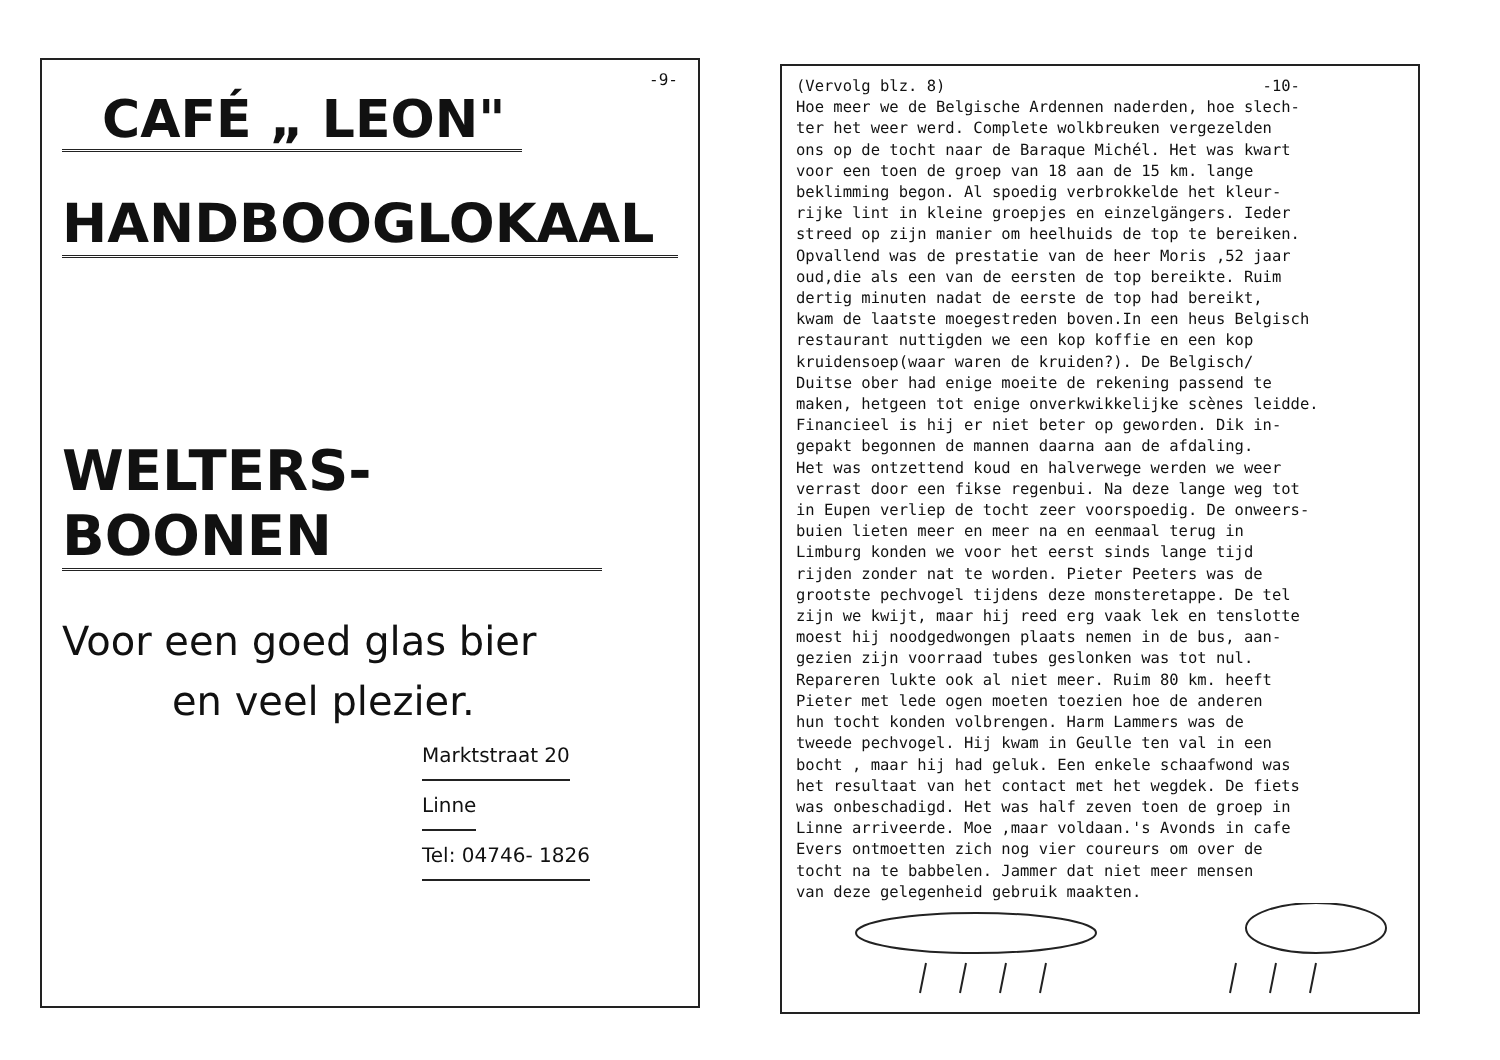-9-
CAFÉ „ LEON"
HANDBOOGLOKAAL
WELTERS-BOONEN
Voor een goed glas bier
en veel plezier.
Marktstraat 20
Linne
Tel: 04746- 1826
(Vervolg blz. 8) -10- Hoe meer we de Belgische Ardennen naderden, hoe slech- ter het weer werd. Complete wolkbreuken vergezelden ons op de tocht naar de Baraque Michél. Het was kwart voor een toen de groep van 18 aan de 15 km. lange beklimming begon. Al spoedig verbrokkelde het kleur- rijke lint in kleine groepjes en einzelgängers. Ieder streed op zijn manier om heelhuids de top te bereiken. Opvallend was de prestatie van de heer Moris ,52 jaar oud,die als een van de eersten de top bereikte. Ruim dertig minuten nadat de eerste de top had bereikt, kwam de laatste moegestreden boven.In een heus Belgisch restaurant nuttigden we een kop koffie en een kop kruidensoep(waar waren de kruiden?). De Belgisch/ Duitse ober had enige moeite de rekening passend te maken, hetgeen tot enige onverkwikkelijke scènes leidde. Financieel is hij er niet beter op geworden. Dik in- gepakt begonnen de mannen daarna aan de afdaling. Het was ontzettend koud en halverwege werden we weer verrast door een fikse regenbui. Na deze lange weg tot in Eupen verliep de tocht zeer voorspoedig. De onweers- buien lieten meer en meer na en eenmaal terug in Limburg konden we voor het eerst sinds lange tijd rijden zonder nat te worden. Pieter Peeters was de grootste pechvogel tijdens deze monsteretappe. De tel zijn we kwijt, maar hij reed erg vaak lek en tenslotte moest hij noodgedwongen plaats nemen in de bus, aan- gezien zijn voorraad tubes geslonken was tot nul. Repareren lukte ook al niet meer. Ruim 80 km. heeft Pieter met lede ogen moeten toezien hoe de anderen hun tocht konden volbrengen. Harm Lammers was de tweede pechvogel. Hij kwam in Geulle ten val in een bocht , maar hij had geluk. Een enkele schaafwond was het resultaat van het contact met het wegdek. De fiets was onbeschadigd. Het was half zeven toen de groep in Linne arriveerde. Moe ,maar voldaan.'s Avonds in cafe Evers ontmoetten zich nog vier coureurs om over de tocht na te babbelen. Jammer dat niet meer mensen van deze gelegenheid gebruik maakten.